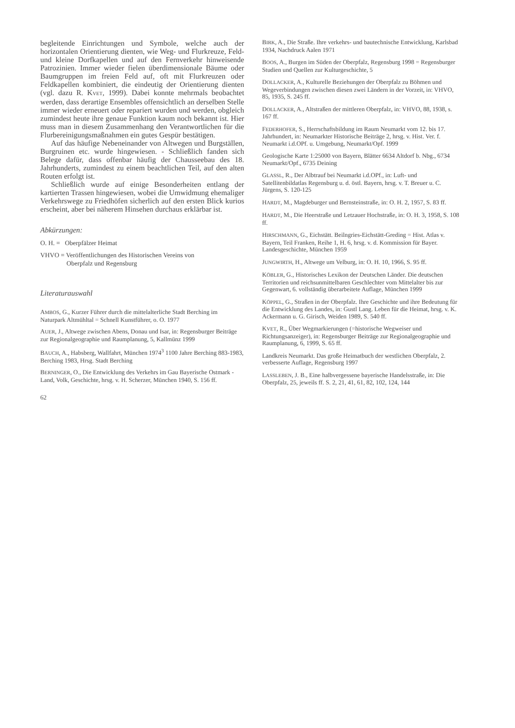begleitende Einrichtungen und Symbole, welche auch der horizontalen Orientierung dienten, wie Weg- und Flurkreuze, Feld- und kleine Dorfkapellen und auf den Fernverkehr hinweisende Patrozinien. Immer wieder fielen überdimensionale Bäume oder Baumgruppen im freien Feld auf, oft mit Flurkreuzen oder Feldkapellen kombiniert, die eindeutig der Orientierung dienten (vgl. dazu R. KVET, 1999). Dabei konnte mehrmals beobachtet werden, dass derartige Ensembles offensichtlich an derselben Stelle immer wieder erneuert oder repariert wurden und werden, obgleich zumindest heute ihre genaue Funktion kaum noch bekannt ist. Hier muss man in diesem Zusammenhang den Verantwortlichen für die Flurbereinigungsmaßnahmen ein gutes Gespür bestätigen.
Auf das häufige Nebeneinander von Altwegen und Burgställen, Burgruinen etc. wurde hingewiesen. - Schließlich fanden sich Belege dafür, dass offenbar häufig der Chausseebau des 18. Jahrhunderts, zumindest zu einem beachtlichen Teil, auf den alten Routen erfolgt ist.
Schließlich wurde auf einige Besonderheiten entlang der kartierten Trassen hingewiesen, wobei die Umwidmung ehemaliger Verkehrswege zu Friedhöfen sicherlich auf den ersten Blick kurios erscheint, aber bei näherem Hinsehen durchaus erklärbar ist.
Abkürzungen:
O. H. = Oberpfälzer Heimat
VHVO = Veröffentlichungen des Historischen Vereins von
Oberpfalz und Regensburg
Literaturauswahl
AMBOS, G., Kurzer Führer durch die mittelalterliche Stadt Berching im Naturpark Altmühltal = Schnell Kunstführer, o. O. 1977
AUER, J., Altwege zwischen Abens, Donau und Isar, in: Regensburger Beiträge zur Regionalgeographie und Raumplanung, 5, Kallmünz 1999
BAUCH, A., Habsberg, Wallfahrt, München 1974<sup>3</sup> 1100 Jahre Berching 883-1983, Berching 1983, Hrsg. Stadt Berching
BERNINGER, O., Die Entwicklung des Verkehrs im Gau Bayerische Ostmark - Land, Volk, Geschichte, hrsg. v. H. Scherzer, München 1940, S. 156 ff.
62
BIRK, A., Die Straße. Ihre verkehrs- und bautechnische Entwicklung, Karlsbad 1934, Nachdruck Aalen 1971
BOOS, A., Burgen im Süden der Oberpfalz, Regensburg 1998 = Regensburger Studien und Quellen zur Kulturgeschichte, 5
DOLLACKER, A., Kulturelle Beziehungen der Oberpfalz zu Böhmen und Wegeverbindungen zwischen diesen zwei Ländern in der Vorzeit, in: VHVO, 85, 1935, S. 245 ff.
DOLLACKER, A., Altstraßen der mittleren Oberpfalz, in: VHVO, 88, 1938, s. 167 ff.
FEDERHOFER, S., Herrschaftsbildung im Raum Neumarkt vom 12. bis 17. Jahrhundert, in: Neumarkter Historische Beiträge 2, hrsg. v. Hist. Ver. f. Neumarkt i.d.OPf. u. Umgebung, Neumarkt/Opf. 1999
Geologische Karte 1:25000 von Bayern, Blätter 6634 Altdorf b. Nbg., 6734 Neumarkt/Opf., 6735 Deining
GLASSL, R., Der Albtrauf bei Neumarkt i.d.OPf., in: Luft- und Satellitenbildatlas Regensburg u. d. östl. Bayern, hrsg. v. T. Breuer u. C. Jürgens, S. 120-125
HARDT, M., Magdeburger und Bernsteinstraße, in: O. H. 2, 1957, S. 83 ff.
HARDT, M., Die Heerstraße und Letzauer Hochstraße, in: O. H. 3, 1958, S. 108 ff.
HIRSCHMANN, G., Eichstätt. Beilngries-Eichstätt-Greding = Hist. Atlas v. Bayern, Teil Franken, Reihe 1, H. 6, hrsg. v. d. Kommission für Bayer. Landesgeschichte, München 1959
JUNGWIRTH, H., Altwege um Velburg, in: O. H. 10, 1966, S. 95 ff.
KÖBLER, G., Historisches Lexikon der Deutschen Länder. Die deutschen Territorien und reichsunmittelbaren Geschlechter vom Mittelalter bis zur Gegenwart, 6. vollständig überarbeitete Auflage, München 1999
KÖPPEL, G., Straßen in der Oberpfalz. Ihre Geschichte und ihre Bedeutung für die Entwicklung des Landes, in: Gustl Lang. Leben für die Heimat, hrsg. v. K. Ackermann u. G. Girisch, Weiden 1989, S. 540 ff.
KVET, R., Über Wegmarkierungen (=historische Wegweiser und Richtungsanzeiger), in: Regensburger Beiträge zur Regionalgeographie und Raumplanung, 6, 1999, S. 65 ff.
Landkreis Neumarkt. Das große Heimatbuch der westlichen Oberpfalz, 2. verbesserte Auflage, Regensburg 1997
LASSLEBEN, J. B., Eine halbvergessene bayerische Handelsstraße, in: Die Oberpfalz, 25, jeweils ff. S. 2, 21, 41, 61, 82, 102, 124, 144